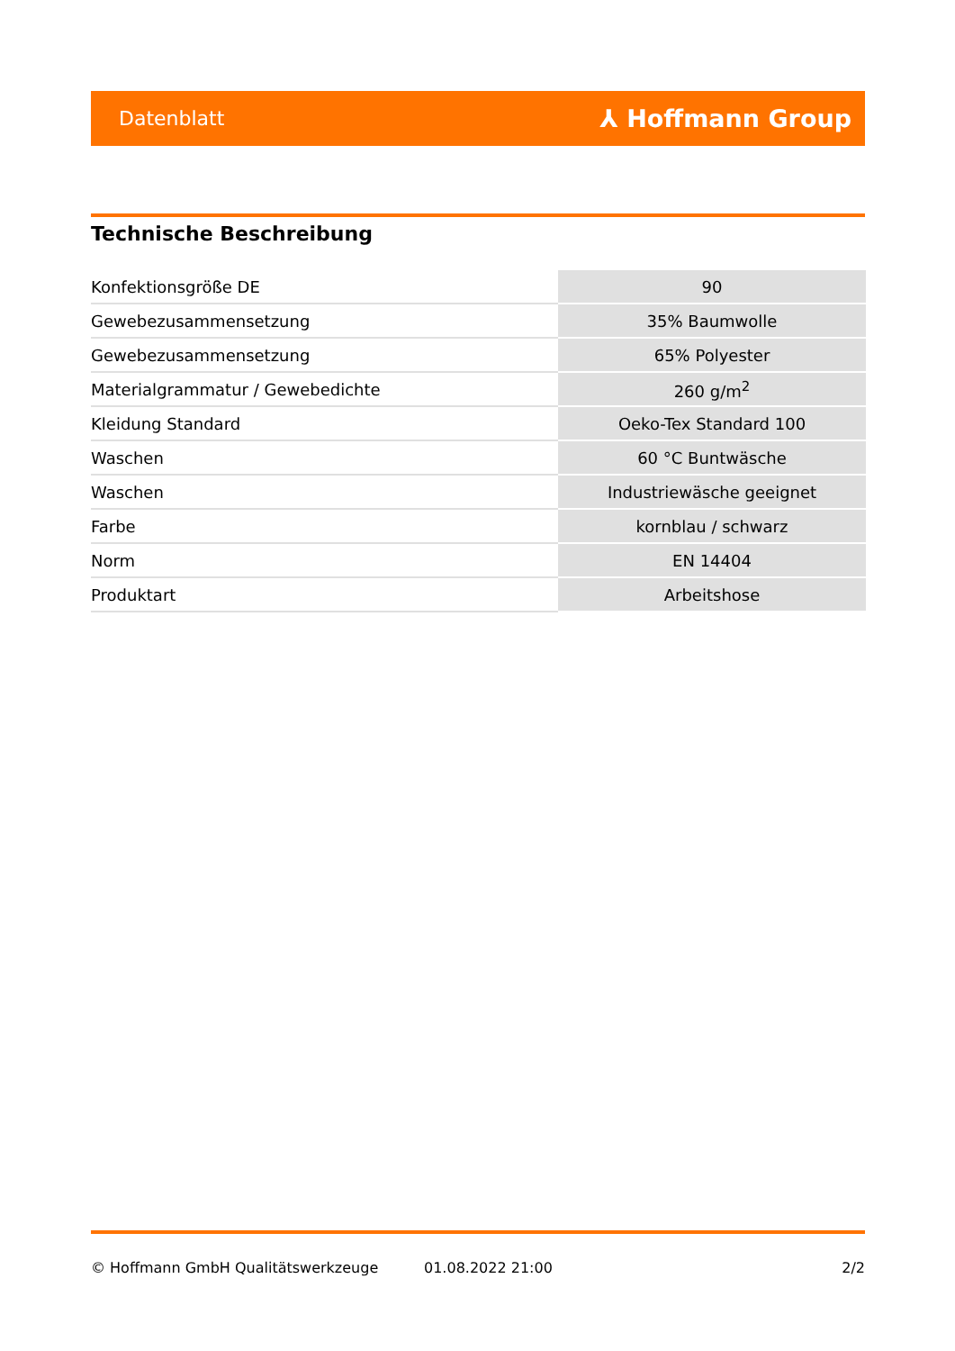Datenblatt ⅄ Hoffmann Group
Technische Beschreibung
| Konfektionsgröße DE | 90 |
| Gewebezusammensetzung | 35% Baumwolle |
| Gewebezusammensetzung | 65% Polyester |
| Materialgrammatur / Gewebedichte | 260 g/m<sup>2</sup> |
| Kleidung Standard | Oeko-Tex Standard 100 |
| Waschen | 60 °C Buntwäsche |
| Waschen | Industriewäsche geeignet |
| Farbe | kornblau / schwarz |
| Norm | EN 14404 |
| Produktart | Arbeitshose |
© Hoffmann GmbH Qualitätswerkzeuge 01.08.2022 21:00 2/2